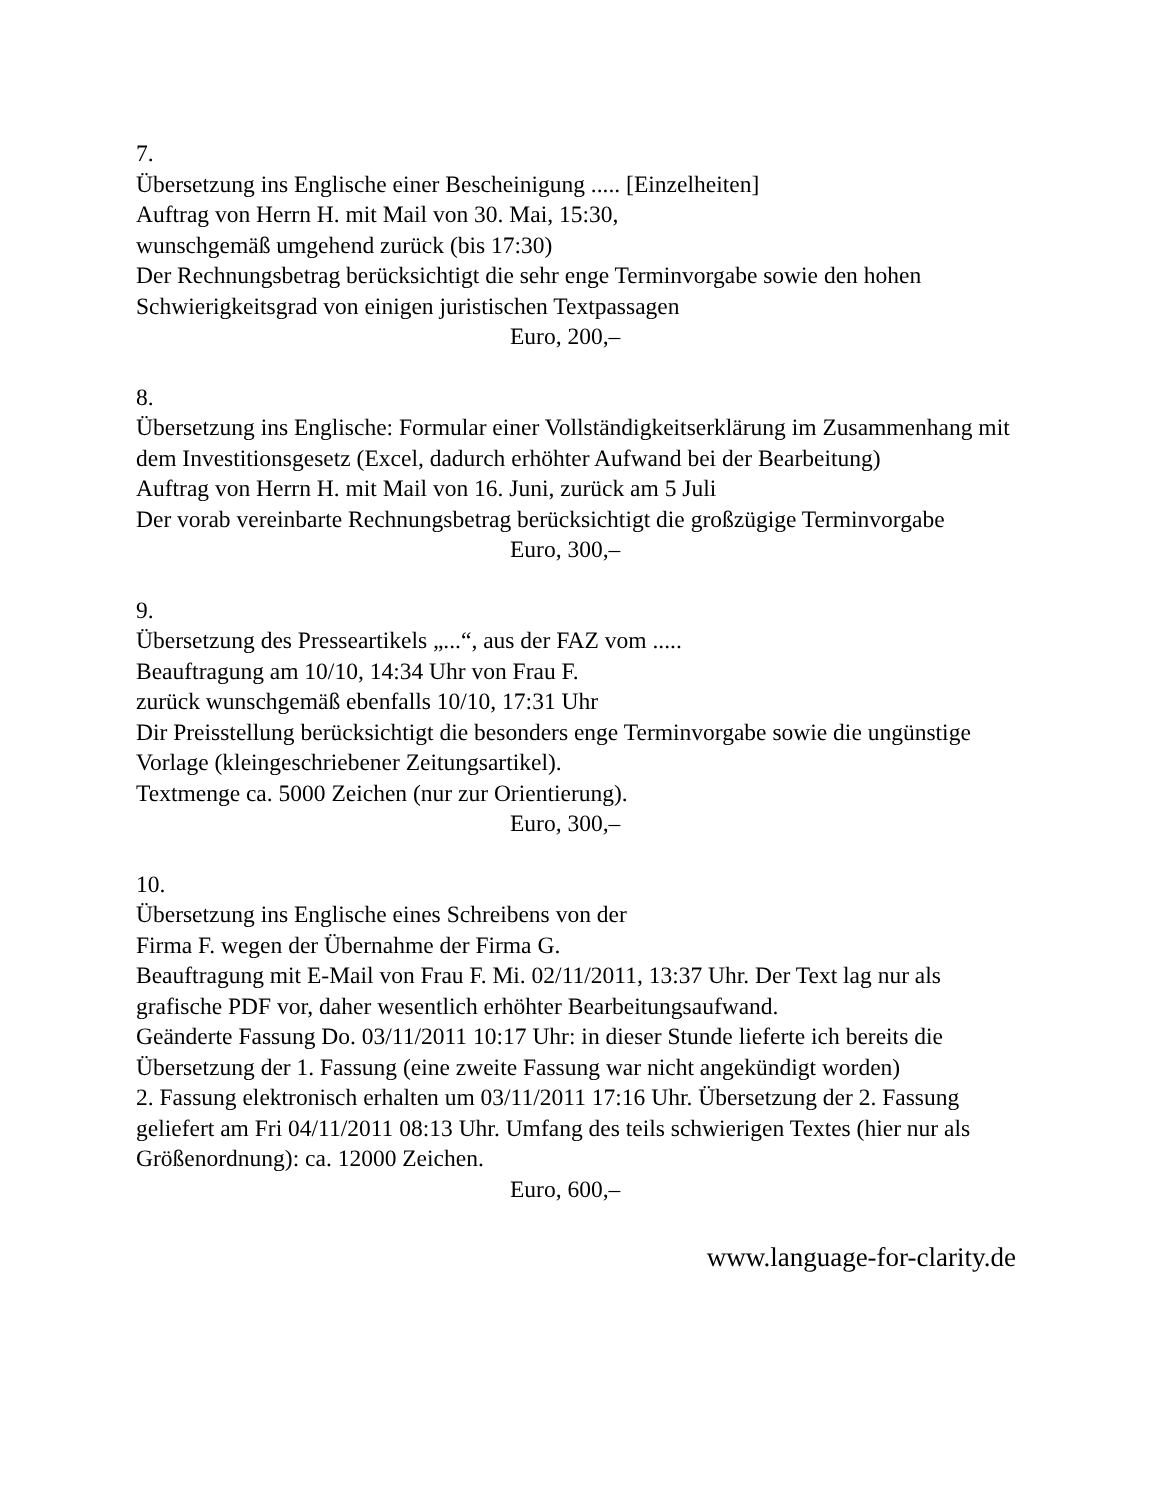7.
Übersetzung ins Englische einer Bescheinigung ..... [Einzelheiten]
Auftrag von Herrn H. mit Mail von 30. Mai, 15:30,
wunschgemäß umgehend zurück (bis 17:30)
Der Rechnungsbetrag berücksichtigt die sehr enge Terminvorgabe sowie den hohen Schwierigkeitsgrad von einigen juristischen Textpassagen
Euro, 200,–
8.
Übersetzung ins Englische: Formular einer Vollständigkeitserklärung im Zusammenhang mit dem Investitionsgesetz (Excel, dadurch erhöhter Aufwand bei der Bearbeitung)
Auftrag von Herrn H. mit Mail von 16. Juni, zurück am 5 Juli
Der vorab vereinbarte Rechnungsbetrag berücksichtigt die großzügige Terminvorgabe
Euro, 300,–
9.
Übersetzung des Presseartikels „...“, aus der FAZ vom .....
Beauftragung am 10/10, 14:34 Uhr von Frau F.
zurück wunschgemäß ebenfalls 10/10, 17:31 Uhr
Dir Preisstellung berücksichtigt die besonders enge Terminvorgabe sowie die ungünstige Vorlage (kleingeschriebener Zeitungsartikel).
Textmenge ca. 5000 Zeichen (nur zur Orientierung).
Euro, 300,–
10.
Übersetzung ins Englische eines Schreibens von der
Firma F. wegen der Übernahme der Firma G.
Beauftragung mit E-Mail von Frau F. Mi. 02/11/2011, 13:37 Uhr. Der Text lag nur als grafische PDF vor, daher wesentlich erhöhter Bearbeitungsaufwand.
Geänderte Fassung Do. 03/11/2011 10:17 Uhr: in dieser Stunde lieferte ich bereits die Übersetzung der 1. Fassung (eine zweite Fassung war nicht angekündigt worden)
2. Fassung elektronisch erhalten um 03/11/2011 17:16 Uhr. Übersetzung der 2. Fassung geliefert am Fri 04/11/2011 08:13 Uhr. Umfang des teils schwierigen Textes (hier nur als Größenordnung): ca. 12000 Zeichen.
Euro, 600,–
www.language-for-clarity.de